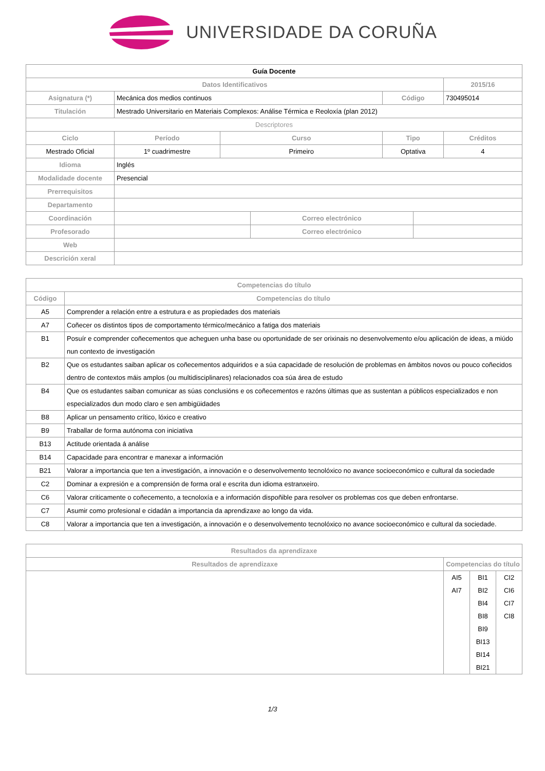UNIVERSIDADE DA CORUÑA
| Guía Docente | | | | | | | |
| --- | --- | --- | --- | --- | --- | --- | --- |
| Datos Identificativos | | | | | | | 2015/16 |
| Asignatura (*) | Mecánica dos medios continuos | | | | Código | | 730495014 |
| Titulación | Mestrado Universitario en Materiais Complexos: Análise Térmica e Reoloxía (plan 2012) | | | | | | |
| Descriptores | | | | | | | |
| Ciclo | | Período | Curso | | Tipo | | Créditos |
| Mestrado Oficial | | 1º cuadrimestre | Primeiro | | Optativa | | 4 |
| Idioma | Inglés | | | | | | |
| Modalidade docente | Presencial | | | | | | |
| Prerrequisitos | | | | | | | |
| Departamento | | | | | | | |
| Coordinación | | | | Correo electrónico | | | |
| Profesorado | | | | Correo electrónico | | | |
| Web | | | | | | | |
| Descrición xeral | | | | | | | |
| Competencias do título | |
| --- | --- |
| Código | Competencias do título |
| A5 | Comprender a relación entre a estrutura e as propiedades dos materiais |
| A7 | Coñecer os distintos tipos de comportamento térmico/mecánico a fatiga dos materiais |
| B1 | Posuír e comprender coñecementos que acheguen unha base ou oportunidade de ser orixinais no desenvolvemento e/ou aplicación de ideas, a miúdo nun contexto de investigación |
| B2 | Que os estudantes saiban aplicar os coñecementos adquiridos e a súa capacidade de resolución de problemas en ámbitos novos ou pouco coñecidos dentro de contextos máis amplos (ou multidisciplinares) relacionados coa súa área de estudo |
| B4 | Que os estudantes saiban comunicar as súas conclusións e os coñecementos e razóns últimas que as sustentan a públicos especializados e non especializados dun modo claro e sen ambigüidades |
| B8 | Aplicar un pensamento crítico, lóxico e creativo |
| B9 | Traballar de forma autónoma con iniciativa |
| B13 | Actitude orientada á análise |
| B14 | Capacidade para encontrar e manexar a información |
| B21 | Valorar a importancia que ten a investigación, a innovación e o desenvolvemento tecnolóxico no avance socioeconómico e cultural da sociedade |
| C2 | Dominar a expresión e a comprensión de forma oral e escrita dun idioma estranxeiro. |
| C6 | Valorar criticamente o coñecemento, a tecnoloxía e a información dispoñible para resolver os problemas cos que deben enfrontarse. |
| C7 | Asumir como profesional e cidadán a importancia da aprendizaxe ao longo da vida. |
| C8 | Valorar a importancia que ten a investigación, a innovación e o desenvolvemento tecnolóxico no avance socioeconómico e cultural da sociedade. |
| Resultados da aprendizaxe | | | |
| --- | --- | --- | --- |
| Resultados de aprendizaxe | Competencias do título | | |
| | AI5 AI7 | BI1 BI2 BI4 BI8 BI9 BI13 BI14 BI21 | CI2 CI6 CI7 CI8 |
1/3